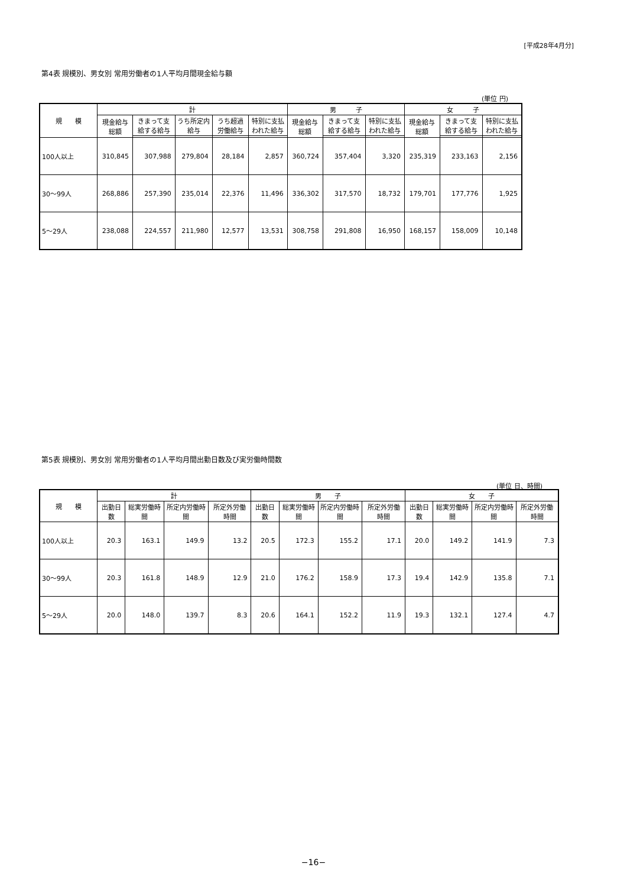[平成28年4月分]
第4表 規模別、男女別 常用労働者の1人平均月間現金給与額
(単位 円)
| 規 模 | 計 | | | | | 男 子 | | | 女 子 | | |
| --- | --- | --- | --- | --- | --- | --- | --- | --- | --- | --- | --- |
| | 現金給与総額 | きまって支給する給与 | うち所定内給与 | うち超過労働給与 | 特別に支払われた給与 | 現金給与総額 | きまって支給する給与 | 特別に支払われた給与 | 現金給与総額 | きまって支給する給与 | 特別に支払われた給与 |
| 100人以上 | 310,845 | 307,988 | 279,804 | 28,184 | 2,857 | 360,724 | 357,404 | 3,320 | 235,319 | 233,163 | 2,156 |
| 30〜99人 | 268,886 | 257,390 | 235,014 | 22,376 | 11,496 | 336,302 | 317,570 | 18,732 | 179,701 | 177,776 | 1,925 |
| 5〜29人 | 238,088 | 224,557 | 211,980 | 12,577 | 13,531 | 308,758 | 291,808 | 16,950 | 168,157 | 158,009 | 10,148 |
第5表 規模別、男女別 常用労働者の1人平均月間出勤日数及び実労働時間数
(単位 日、時間)
| 規 模 | 計 | | | | 男 子 | | | | 女 子 | | | |
| --- | --- | --- | --- | --- | --- | --- | --- | --- | --- | --- | --- | --- |
| | 出勤日数 | 総実労働時間 | 所定内労働時間 | 所定外労働時間 | 出勤日数 | 総実労働時間 | 所定内労働時間 | 所定外労働時間 | 出勤日数 | 総実労働時間 | 所定内労働時間 | 所定外労働時間 |
| 100人以上 | 20.3 | 163.1 | 149.9 | 13.2 | 20.5 | 172.3 | 155.2 | 17.1 | 20.0 | 149.2 | 141.9 | 7.3 |
| 30〜99人 | 20.3 | 161.8 | 148.9 | 12.9 | 21.0 | 176.2 | 158.9 | 17.3 | 19.4 | 142.9 | 135.8 | 7.1 |
| 5〜29人 | 20.0 | 148.0 | 139.7 | 8.3 | 20.6 | 164.1 | 152.2 | 11.9 | 19.3 | 132.1 | 127.4 | 4.7 |
−16−